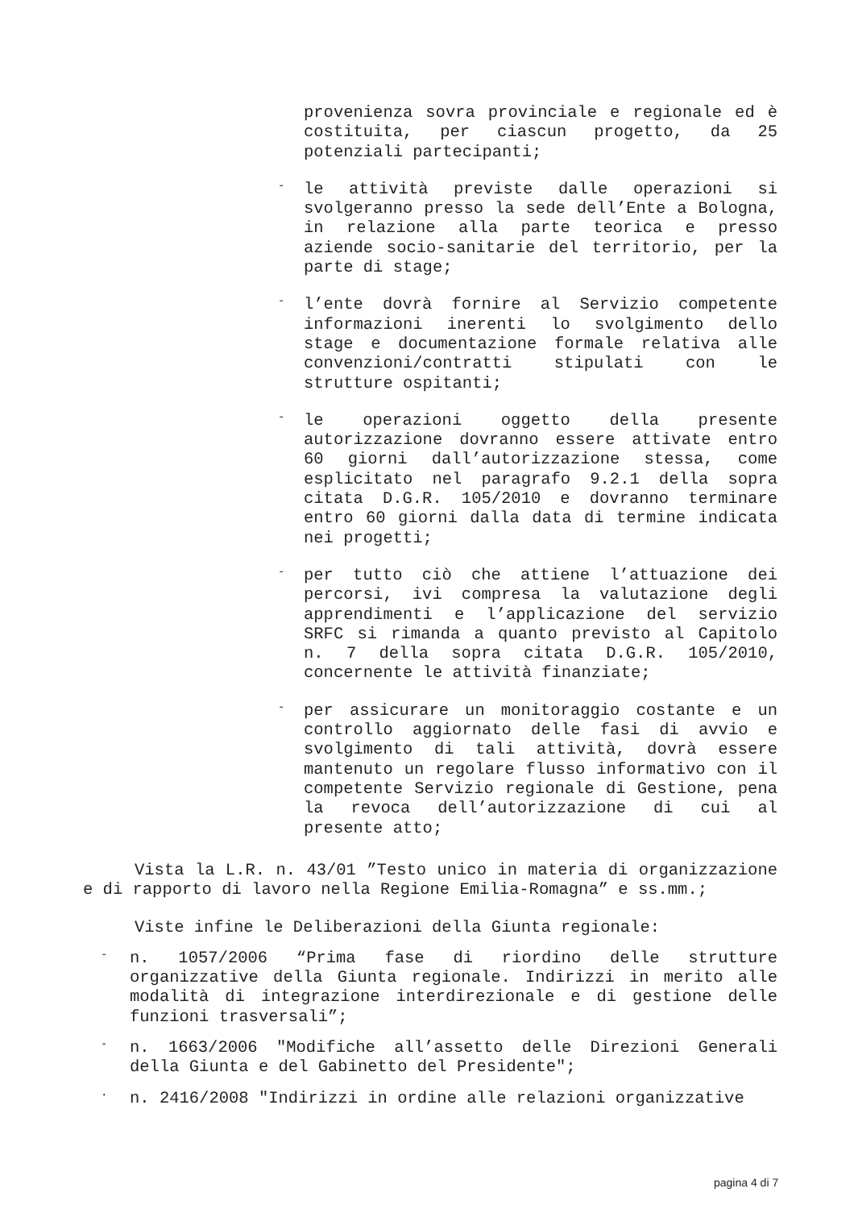provenienza sovra provinciale e regionale ed è costituita, per ciascun progetto, da 25 potenziali partecipanti;
-
le attività previste dalle operazioni si svolgeranno presso la sede dell’Ente a Bologna, in relazione alla parte teorica e presso aziende socio-sanitarie del territorio, per la parte di stage;
-
l’ente dovrà fornire al Servizio competente informazioni inerenti lo svolgimento dello stage e documentazione formale relativa alle convenzioni/contratti stipulati con le strutture ospitanti;
-
le operazioni oggetto della presente autorizzazione dovranno essere attivate entro 60 giorni dall’autorizzazione stessa, come esplicitato nel paragrafo 9.2.1 della sopra citata D.G.R. 105/2010 e dovranno terminare entro 60 giorni dalla data di termine indicata nei progetti;
-
per tutto ciò che attiene l’attuazione dei percorsi, ivi compresa la valutazione degli apprendimenti e l’applicazione del servizio SRFC si rimanda a quanto previsto al Capitolo n. 7 della sopra citata D.G.R. 105/2010, concernente le attività finanziate;
-
per assicurare un monitoraggio costante e un controllo aggiornato delle fasi di avvio e svolgimento di tali attività, dovrà essere mantenuto un regolare flusso informativo con il competente Servizio regionale di Gestione, pena la revoca dell’autorizzazione di cui al presente atto;
Vista la L.R. n. 43/01 ”Testo unico in materia di organizzazione e di rapporto di lavoro nella Regione Emilia-Romagna” e ss.mm.;
Viste infine le Deliberazioni della Giunta regionale:
-
n. 1057/2006 “Prima fase di riordino delle strutture organizzative della Giunta regionale. Indirizzi in merito alle modalità di integrazione interdirezionale e di gestione delle funzioni trasversali”;
-
n. 1663/2006 "Modifiche all’assetto delle Direzioni Generali della Giunta e del Gabinetto del Presidente";
·
n. 2416/2008 "Indirizzi in ordine alle relazioni organizzative
pagina 4 di 7